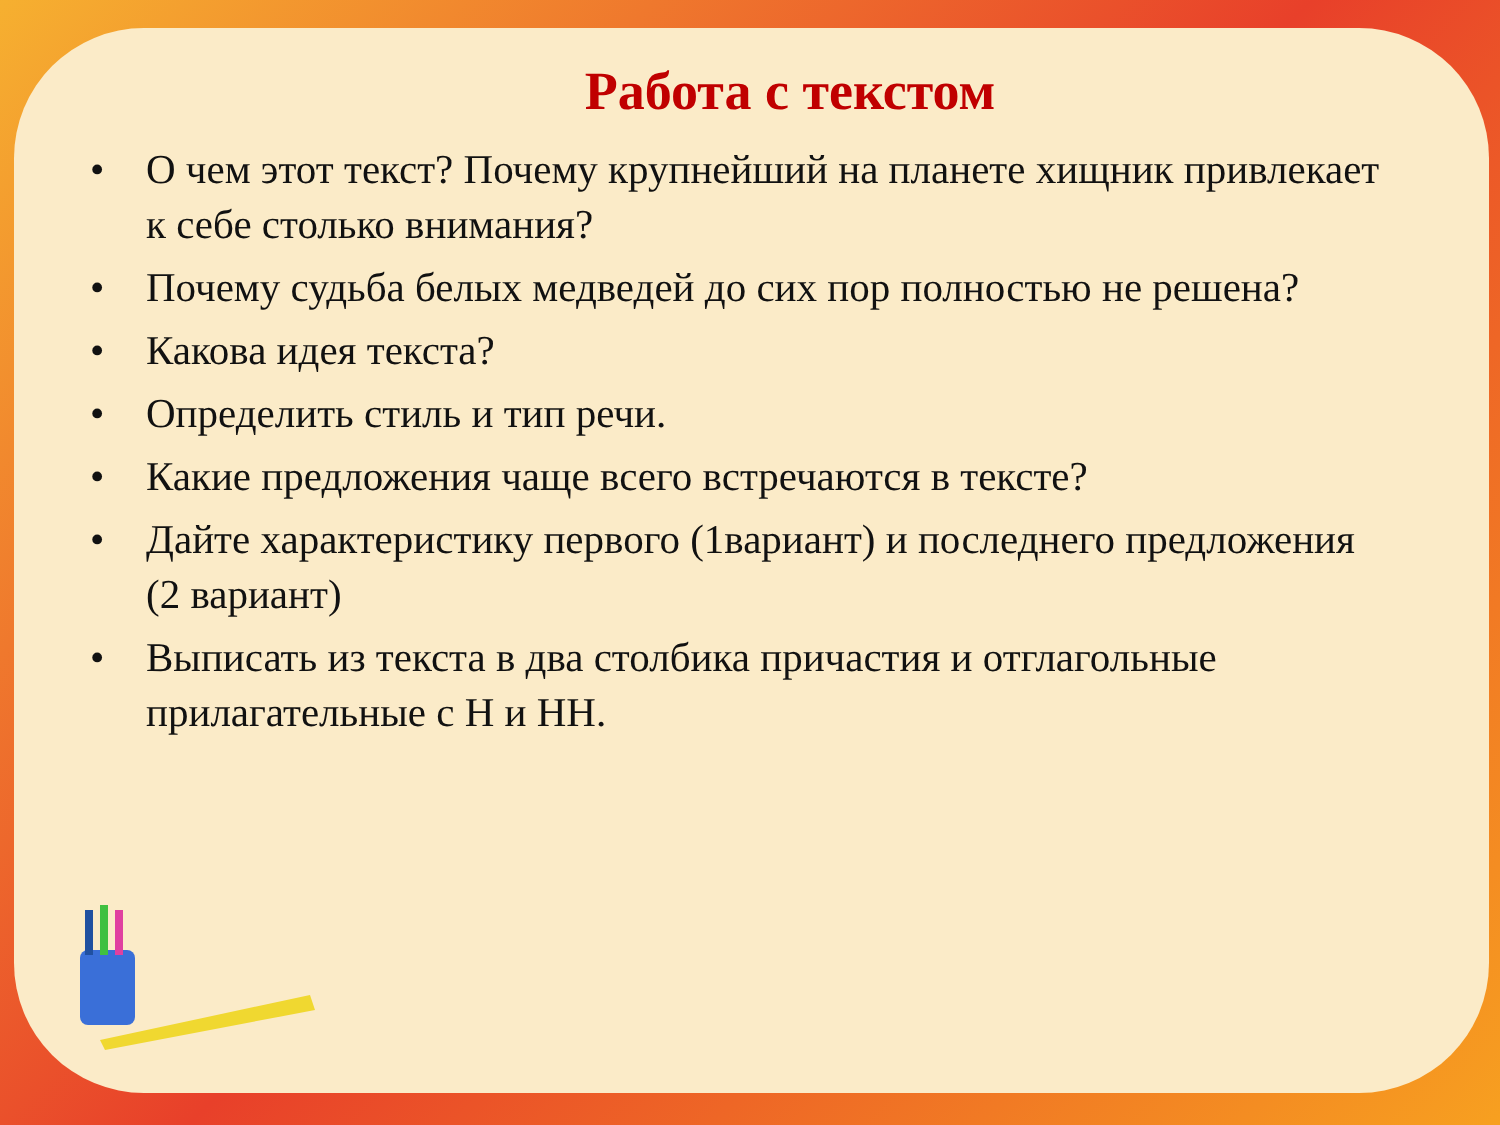Работа с текстом
• О чем этот текст? Почему крупнейший на планете хищник привлекает к себе столько внимания?
• Почему судьба белых медведей до сих пор полностью не решена?
• Какова идея текста?
• Определить стиль и тип речи.
• Какие предложения чаще всего встречаются в тексте?
• Дайте характеристику первого (1вариант) и последнего предложения (2 вариант)
• Выписать из текста в два столбика причастия и отглагольные прилагательные с Н и НН.